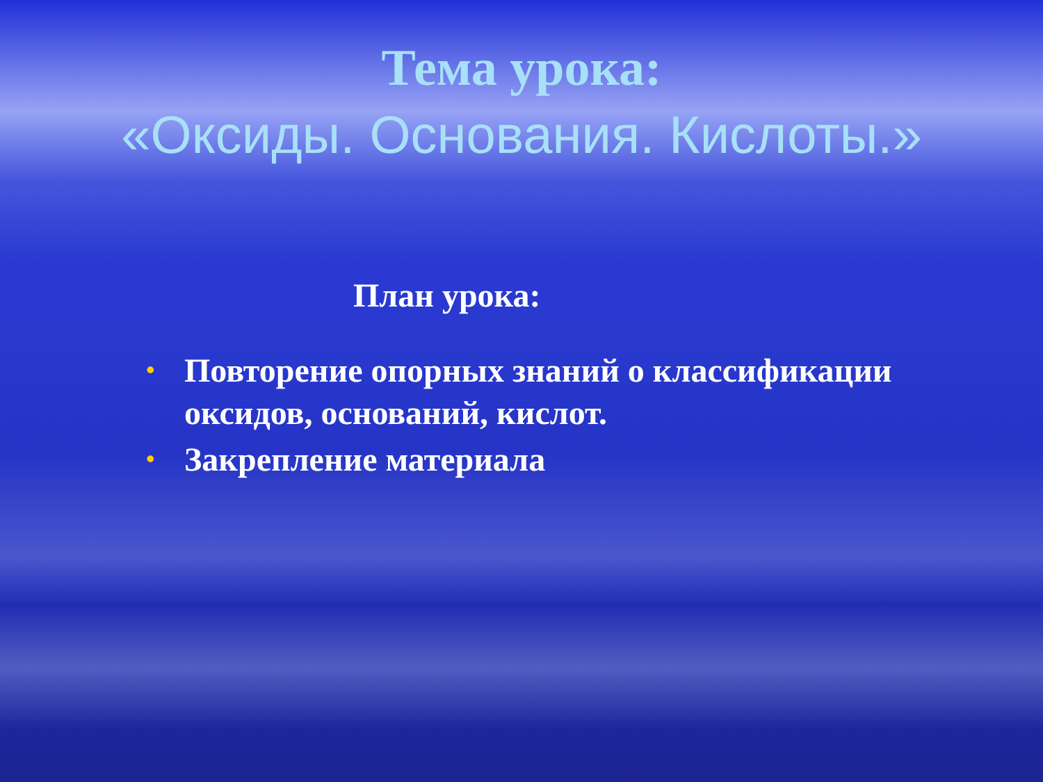Тема урока:
«Оксиды. Основания. Кислоты.»
План урока:
• Повторение опорных знаний о классификации оксидов, оснований, кислот.
• Закрепление материала